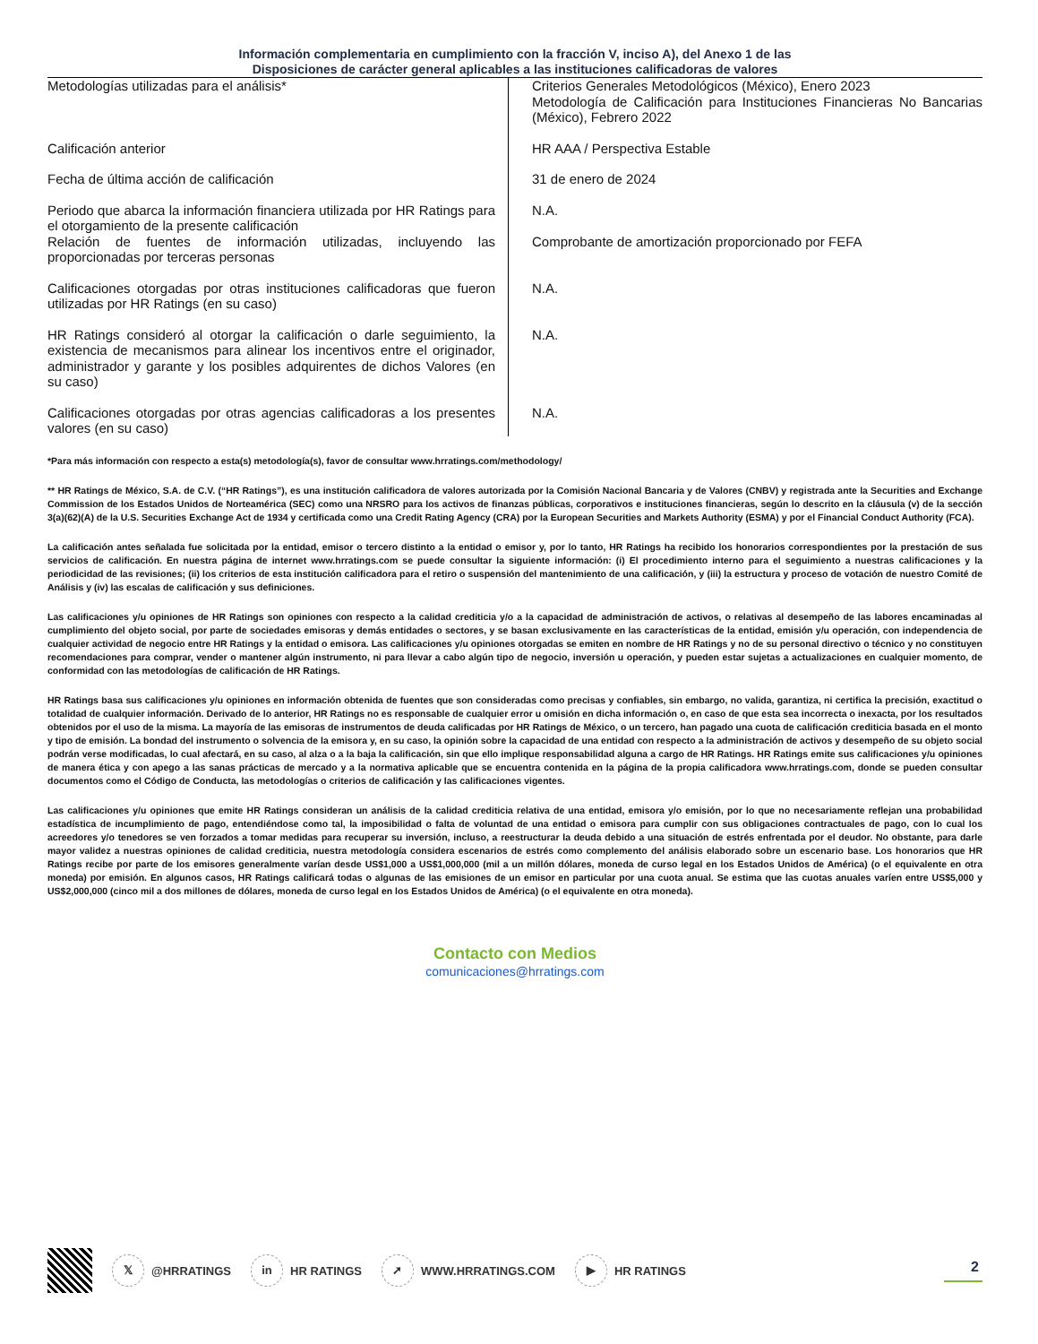Información complementaria en cumplimiento con la fracción V, inciso A), del Anexo 1 de las
Disposiciones de carácter general aplicables a las instituciones calificadoras de valores
| Metodologías utilizadas para el análisis* | Criterios Generales Metodológicos (México), Enero 2023 Metodología de Calificación para Instituciones Financieras No Bancarias (México), Febrero 2022 |
| Calificación anterior | HR AAA / Perspectiva Estable |
| Fecha de última acción de calificación | 31 de enero de 2024 |
| Periodo que abarca la información financiera utilizada por HR Ratings para el otorgamiento de la presente calificación | N.A. |
| Relación de fuentes de información utilizadas, incluyendo las proporcionadas por terceras personas | Comprobante de amortización proporcionado por FEFA |
| Calificaciones otorgadas por otras instituciones calificadoras que fueron utilizadas por HR Ratings (en su caso) | N.A. |
| HR Ratings consideró al otorgar la calificación o darle seguimiento, la existencia de mecanismos para alinear los incentivos entre el originador, administrador y garante y los posibles adquirentes de dichos Valores (en su caso) | N.A. |
| Calificaciones otorgadas por otras agencias calificadoras a los presentes valores (en su caso) | N.A. |
*Para más información con respecto a esta(s) metodología(s), favor de consultar www.hrratings.com/methodology/
** HR Ratings de México, S.A. de C.V. (“HR Ratings”), es una institución calificadora de valores autorizada por la Comisión Nacional Bancaria y de Valores (CNBV) y registrada ante la Securities and Exchange Commission de los Estados Unidos de Norteamérica (SEC) como una NRSRO para los activos de finanzas públicas, corporativos e instituciones financieras, según lo descrito en la cláusula (v) de la sección 3(a)(62)(A) de la U.S. Securities Exchange Act de 1934 y certificada como una Credit Rating Agency (CRA) por la European Securities and Markets Authority (ESMA) y por el Financial Conduct Authority (FCA).
La calificación antes señalada fue solicitada por la entidad, emisor o tercero distinto a la entidad o emisor y, por lo tanto, HR Ratings ha recibido los honorarios correspondientes por la prestación de sus servicios de calificación. En nuestra página de internet www.hrratings.com se puede consultar la siguiente información: (i) El procedimiento interno para el seguimiento a nuestras calificaciones y la periodicidad de las revisiones; (ii) los criterios de esta institución calificadora para el retiro o suspensión del mantenimiento de una calificación, y (iii) la estructura y proceso de votación de nuestro Comité de Análisis y (iv) las escalas de calificación y sus definiciones.
Las calificaciones y/u opiniones de HR Ratings son opiniones con respecto a la calidad crediticia y/o a la capacidad de administración de activos, o relativas al desempeño de las labores encaminadas al cumplimiento del objeto social, por parte de sociedades emisoras y demás entidades o sectores, y se basan exclusivamente en las características de la entidad, emisión y/u operación, con independencia de cualquier actividad de negocio entre HR Ratings y la entidad o emisora. Las calificaciones y/u opiniones otorgadas se emiten en nombre de HR Ratings y no de su personal directivo o técnico y no constituyen recomendaciones para comprar, vender o mantener algún instrumento, ni para llevar a cabo algún tipo de negocio, inversión u operación, y pueden estar sujetas a actualizaciones en cualquier momento, de conformidad con las metodologías de calificación de HR Ratings.
HR Ratings basa sus calificaciones y/u opiniones en información obtenida de fuentes que son consideradas como precisas y confiables, sin embargo, no valida, garantiza, ni certifica la precisión, exactitud o totalidad de cualquier información. Derivado de lo anterior, HR Ratings no es responsable de cualquier error u omisión en dicha información o, en caso de que esta sea incorrecta o inexacta, por los resultados obtenidos por el uso de la misma. La mayoría de las emisoras de instrumentos de deuda calificadas por HR Ratings de México, o un tercero, han pagado una cuota de calificación crediticia basada en el monto y tipo de emisión. La bondad del instrumento o solvencia de la emisora y, en su caso, la opinión sobre la capacidad de una entidad con respecto a la administración de activos y desempeño de su objeto social podrán verse modificadas, lo cual afectará, en su caso, al alza o a la baja la calificación, sin que ello implique responsabilidad alguna a cargo de HR Ratings. HR Ratings emite sus calificaciones y/u opiniones de manera ética y con apego a las sanas prácticas de mercado y a la normativa aplicable que se encuentra contenida en la página de la propia calificadora www.hrratings.com, donde se pueden consultar documentos como el Código de Conducta, las metodologías o criterios de calificación y las calificaciones vigentes.
Las calificaciones y/u opiniones que emite HR Ratings consideran un análisis de la calidad crediticia relativa de una entidad, emisora y/o emisión, por lo que no necesariamente reflejan una probabilidad estadística de incumplimiento de pago, entendiéndose como tal, la imposibilidad o falta de voluntad de una entidad o emisora para cumplir con sus obligaciones contractuales de pago, con lo cual los acreedores y/o tenedores se ven forzados a tomar medidas para recuperar su inversión, incluso, a reestructurar la deuda debido a una situación de estrés enfrentada por el deudor. No obstante, para darle mayor validez a nuestras opiniones de calidad crediticia, nuestra metodología considera escenarios de estrés como complemento del análisis elaborado sobre un escenario base. Los honorarios que HR Ratings recibe por parte de los emisores generalmente varían desde US$1,000 a US$1,000,000 (mil a un millón dólares, moneda de curso legal en los Estados Unidos de América) (o el equivalente en otra moneda) por emisión. En algunos casos, HR Ratings calificará todas o algunas de las emisiones de un emisor en particular por una cuota anual. Se estima que las cuotas anuales varíen entre US$5,000 y US$2,000,000 (cinco mil a dos millones de dólares, moneda de curso legal en los Estados Unidos de América) (o el equivalente en otra moneda).
Contacto con Medios
comunicaciones@hrratings.com
𝕏 @HRRATINGS in HR RATINGS ➚ WWW.HRRATINGS.COM ▶ HR RATINGS 2